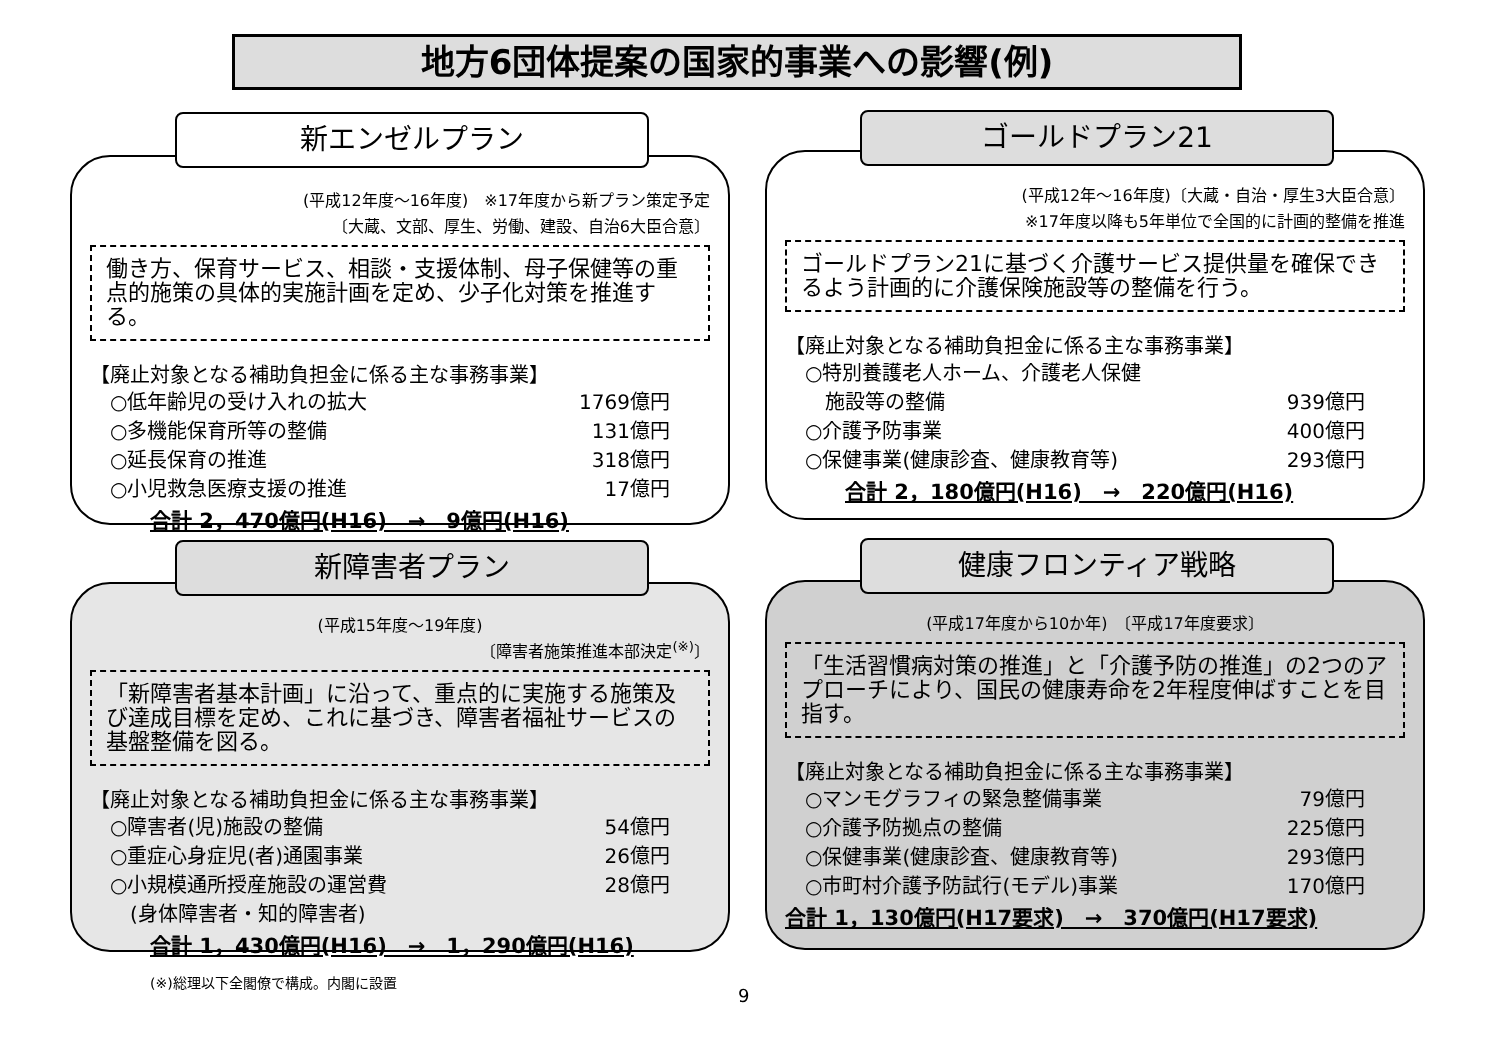地方6団体提案の国家的事業への影響(例)
(平成12年度〜16年度)　※17年度から新プラン策定予定
〔大蔵、文部、厚生、労働、建設、自治6大臣合意〕
働き方、保育サービス、相談・支援体制、母子保健等の重点的施策の具体的実施計画を定め、少子化対策を推進する。
【廃止対象となる補助負担金に係る主な事務事業】
○低年齢児の受け入れの拡大 1769億円
○多機能保育所等の整備 131億円
○延長保育の推進 318億円
○小児救急医療支援の推進 17億円
合計 2，470億円(H16)　→　9億円(H16)
新エンゼルプラン
(平成12年〜16年度)〔大蔵・自治・厚生3大臣合意〕
※17年度以降も5年単位で全国的に計画的整備を推進
ゴールドプラン21に基づく介護サービス提供量を確保できるよう計画的に介護保険施設等の整備を行う。
【廃止対象となる補助負担金に係る主な事務事業】
○特別養護老人ホーム、介護老人保健
　施設等の整備
939億円
○介護予防事業 400億円
○保健事業(健康診査、健康教育等) 293億円
合計 2，180億円(H16)　→　220億円(H16)
ゴールドプラン21
(平成15年度〜19年度)
〔障害者施策推進本部決定<sup>(※)</sup>〕
「新障害者基本計画」に沿って、重点的に実施する施策及び達成目標を定め、これに基づき、障害者福祉サービスの基盤整備を図る。
【廃止対象となる補助負担金に係る主な事務事業】
○障害者(児)施設の整備 54億円
○重症心身症児(者)通園事業 26億円
○小規模通所授産施設の運営費
　(身体障害者・知的障害者) 28億円
合計 1，430億円(H16)　→　1，290億円(H16)
新障害者プラン
(平成17年度から10か年)　〔平成17年度要求〕
「生活習慣病対策の推進」と「介護予防の推進」の2つのアプローチにより、国民の健康寿命を2年程度伸ばすことを目指す。
【廃止対象となる補助負担金に係る主な事務事業】
○マンモグラフィの緊急整備事業 79億円
○介護予防拠点の整備 225億円
○保健事業(健康診査、健康教育等) 293億円
○市町村介護予防試行(モデル)事業 170億円
合計 1，130億円(H17要求)　→　370億円(H17要求)
健康フロンティア戦略
(※)総理以下全閣僚で構成。内閣に設置
9